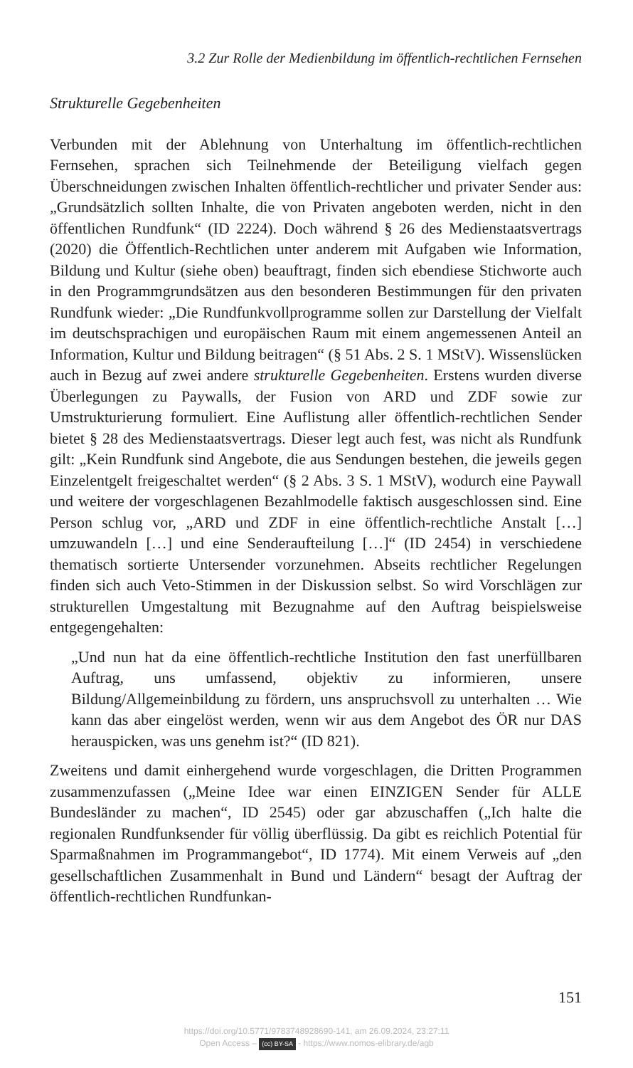3.2 Zur Rolle der Medienbildung im öffentlich-rechtlichen Fernsehen
Strukturelle Gegebenheiten
Verbunden mit der Ablehnung von Unterhaltung im öffentlich-rechtlichen Fernsehen, sprachen sich Teilnehmende der Beteiligung vielfach gegen Überschneidungen zwischen Inhalten öffentlich-rechtlicher und privater Sender aus: „Grundsätzlich sollten Inhalte, die von Privaten angeboten werden, nicht in den öffentlichen Rundfunk“ (ID 2224). Doch während § 26 des Medienstaatsvertrags (2020) die Öffentlich-Rechtlichen unter anderem mit Aufgaben wie Information, Bildung und Kultur (siehe oben) beauftragt, finden sich ebendiese Stichworte auch in den Programmgrundsätzen aus den besonderen Bestimmungen für den privaten Rundfunk wieder: „Die Rundfunkvollprogramme sollen zur Darstellung der Vielfalt im deutschsprachigen und europäischen Raum mit einem angemessenen Anteil an Information, Kultur und Bildung beitragen“ (§ 51 Abs. 2 S. 1 MStV). Wissenslücken auch in Bezug auf zwei andere strukturelle Gegebenheiten. Erstens wurden diverse Überlegungen zu Paywalls, der Fusion von ARD und ZDF sowie zur Umstrukturierung formuliert. Eine Auflistung aller öffentlich-rechtlichen Sender bietet § 28 des Medienstaatsvertrags. Dieser legt auch fest, was nicht als Rundfunk gilt: „Kein Rundfunk sind Angebote, die aus Sendungen bestehen, die jeweils gegen Einzelentgelt freigeschaltet werden“ (§ 2 Abs. 3 S. 1 MStV), wodurch eine Paywall und weitere der vorgeschlagenen Bezahlmodelle faktisch ausgeschlossen sind. Eine Person schlug vor, „ARD und ZDF in eine öffentlich-rechtliche Anstalt […] umzuwandeln […] und eine Senderaufteilung […]“ (ID 2454) in verschiedene thematisch sortierte Untersender vorzunehmen. Abseits rechtlicher Regelungen finden sich auch Veto-Stimmen in der Diskussion selbst. So wird Vorschlägen zur strukturellen Umgestaltung mit Bezugnahme auf den Auftrag beispielsweise entgegengehalten:
„Und nun hat da eine öffentlich-rechtliche Institution den fast unerfüllbaren Auftrag, uns umfassend, objektiv zu informieren, unsere Bildung/Allgemeinbildung zu fördern, uns anspruchsvoll zu unterhalten … Wie kann das aber eingelöst werden, wenn wir aus dem Angebot des ÖR nur DAS herauspicken, was uns genehm ist?“ (ID 821).
Zweitens und damit einhergehend wurde vorgeschlagen, die Dritten Programmen zusammenzufassen („Meine Idee war einen EINZIGEN Sender für ALLE Bundesländer zu machen“, ID 2545) oder gar abzuschaffen („Ich halte die regionalen Rundfunksender für völlig überflüssig. Da gibt es reichlich Potential für Sparmaßnahmen im Programmangebot“, ID 1774). Mit einem Verweis auf „den gesellschaftlichen Zusammenhalt in Bund und Ländern“ besagt der Auftrag der öffentlich-rechtlichen Rundfunkan-
151
https://doi.org/10.5771/9783748928690-141, am 26.09.2024, 23:27:11
Open Access – (cc) BY-SA - https://www.nomos-elibrary.de/agb